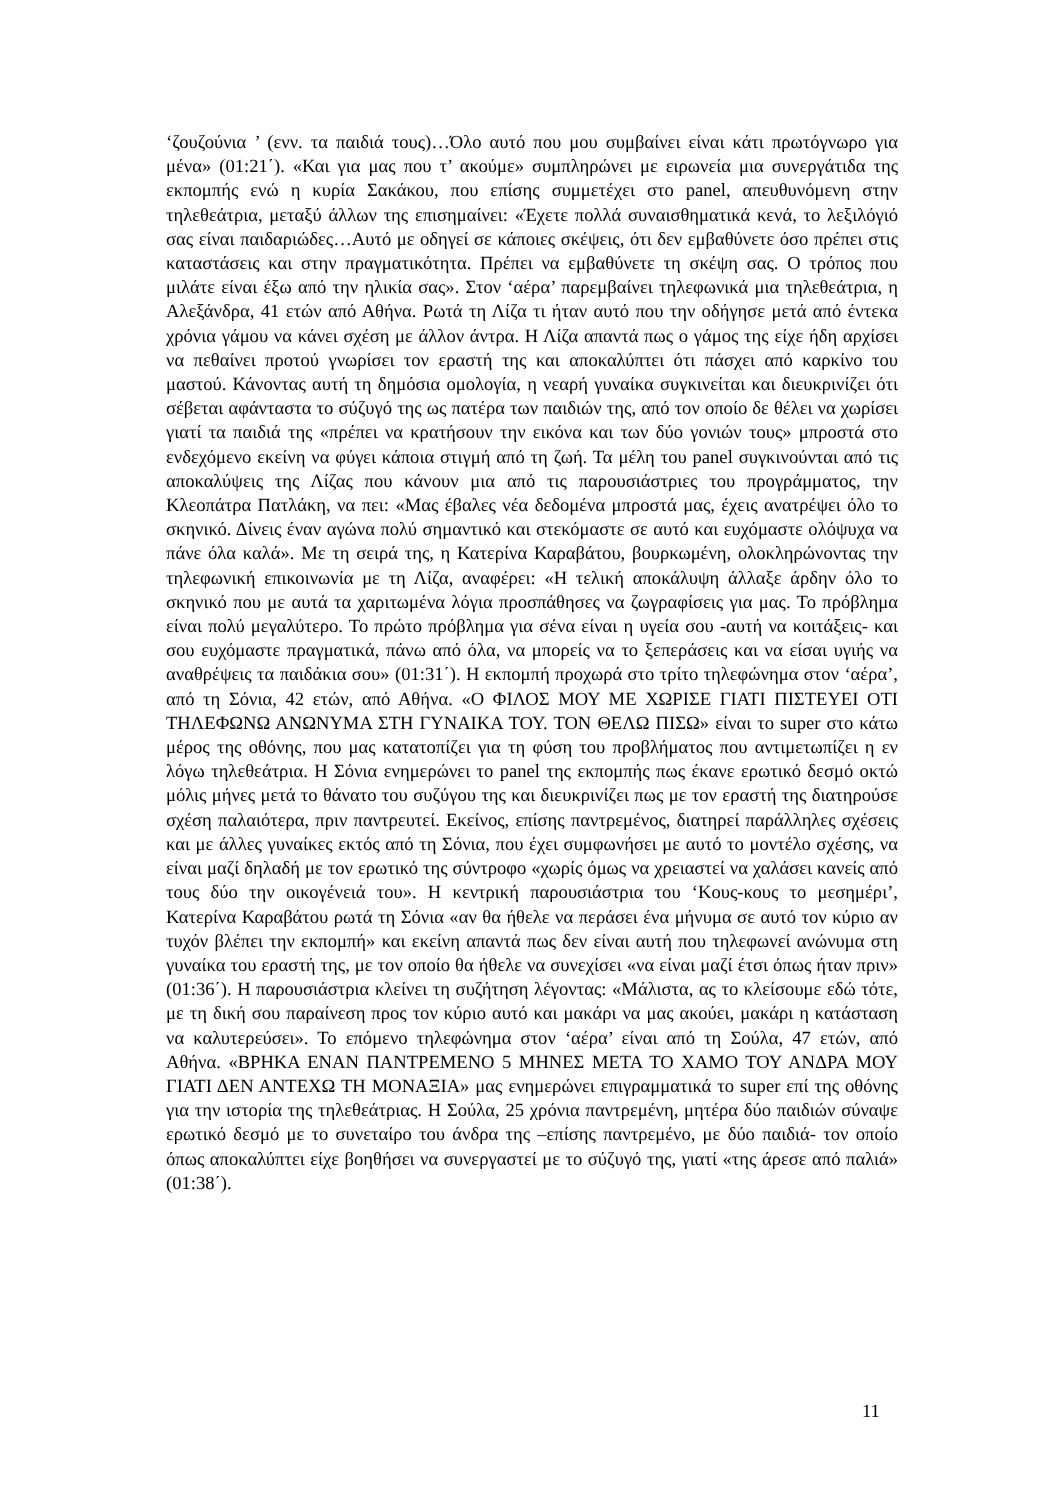‘ζουζούνια ’ (ενν. τα παιδιά τους)…Όλο αυτό που μου συμβαίνει είναι κάτι πρωτόγνωρο για μένα» (01:21΄). «Και για μας που τ’ ακούμε» συμπληρώνει με ειρωνεία μια συνεργάτιδα της εκπομπής ενώ η κυρία Σακάκου, που επίσης συμμετέχει στο panel, απευθυνόμενη στην τηλεθεάτρια, μεταξύ άλλων της επισημαίνει: «Έχετε πολλά συναισθηματικά κενά, το λεξιλόγιό σας είναι παιδαριώδες…Αυτό με οδηγεί σε κάποιες σκέψεις, ότι δεν εμβαθύνετε όσο πρέπει στις καταστάσεις και στην πραγματικότητα. Πρέπει να εμβαθύνετε τη σκέψη σας. Ο τρόπος που μιλάτε είναι έξω από την ηλικία σας». Στον ‘αέρα’ παρεμβαίνει τηλεφωνικά μια τηλεθεάτρια, η Αλεξάνδρα, 41 ετών από Αθήνα. Ρωτά τη Λίζα τι ήταν αυτό που την οδήγησε μετά από έντεκα χρόνια γάμου να κάνει σχέση με άλλον άντρα. Η Λίζα απαντά πως ο γάμος της είχε ήδη αρχίσει να πεθαίνει προτού γνωρίσει τον εραστή της και αποκαλύπτει ότι πάσχει από καρκίνο του μαστού. Κάνοντας αυτή τη δημόσια ομολογία, η νεαρή γυναίκα συγκινείται και διευκρινίζει ότι σέβεται αφάνταστα το σύζυγό της ως πατέρα των παιδιών της, από τον οποίο δε θέλει να χωρίσει γιατί τα παιδιά της «πρέπει να κρατήσουν την εικόνα και των δύο γονιών τους» μπροστά στο ενδεχόμενο εκείνη να φύγει κάποια στιγμή από τη ζωή. Τα μέλη του panel συγκινούνται από τις αποκαλύψεις της Λίζας που κάνουν μια από τις παρουσιάστριες του προγράμματος, την Κλεοπάτρα Πατλάκη, να πει: «Μας έβαλες νέα δεδομένα μπροστά μας, έχεις ανατρέψει όλο το σκηνικό. Δίνεις έναν αγώνα πολύ σημαντικό και στεκόμαστε σε αυτό και ευχόμαστε ολόψυχα να πάνε όλα καλά». Με τη σειρά της, η Κατερίνα Καραβάτου, βουρκωμένη, ολοκληρώνοντας την τηλεφωνική επικοινωνία με τη Λίζα, αναφέρει: «Η τελική αποκάλυψη άλλαξε άρδην όλο το σκηνικό που με αυτά τα χαριτωμένα λόγια προσπάθησες να ζωγραφίσεις για μας. Το πρόβλημα είναι πολύ μεγαλύτερο. Το πρώτο πρόβλημα για σένα είναι η υγεία σου -αυτή να κοιτάξεις- και σου ευχόμαστε πραγματικά, πάνω από όλα, να μπορείς να το ξεπεράσεις και να είσαι υγιής να αναθρέψεις τα παιδάκια σου» (01:31΄). Η εκπομπή προχωρά στο τρίτο τηλεφώνημα στον ‘αέρα’, από τη Σόνια, 42 ετών, από Αθήνα. «Ο ΦΙΛΟΣ ΜΟΥ ΜΕ ΧΩΡΙΣΕ ΓΙΑΤΙ ΠΙΣΤΕΥΕΙ ΟΤΙ ΤΗΛΕΦΩΝΩ ΑΝΩΝΥΜΑ ΣΤΗ ΓΥΝΑΙΚΑ ΤΟΥ. ΤΟΝ ΘΕΛΩ ΠΙΣΩ» είναι το super στο κάτω μέρος της οθόνης, που μας κατατοπίζει για τη φύση του προβλήματος που αντιμετωπίζει η εν λόγω τηλεθεάτρια. Η Σόνια ενημερώνει το panel της εκπομπής πως έκανε ερωτικό δεσμό οκτώ μόλις μήνες μετά το θάνατο του συζύγου της και διευκρινίζει πως με τον εραστή της διατηρούσε σχέση παλαιότερα, πριν παντρευτεί. Εκείνος, επίσης παντρεμένος, διατηρεί παράλληλες σχέσεις και με άλλες γυναίκες εκτός από τη Σόνια, που έχει συμφωνήσει με αυτό το μοντέλο σχέσης, να είναι μαζί δηλαδή με τον ερωτικό της σύντροφο «χωρίς όμως να χρειαστεί να χαλάσει κανείς από τους δύο την οικογένειά του». Η κεντρική παρουσιάστρια του ‘Κους-κους το μεσημέρι’, Κατερίνα Καραβάτου ρωτά τη Σόνια «αν θα ήθελε να περάσει ένα μήνυμα σε αυτό τον κύριο αν τυχόν βλέπει την εκπομπή» και εκείνη απαντά πως δεν είναι αυτή που τηλεφωνεί ανώνυμα στη γυναίκα του εραστή της, με τον οποίο θα ήθελε να συνεχίσει «να είναι μαζί έτσι όπως ήταν πριν» (01:36΄). Η παρουσιάστρια κλείνει τη συζήτηση λέγοντας: «Μάλιστα, ας το κλείσουμε εδώ τότε, με τη δική σου παραίνεση προς τον κύριο αυτό και μακάρι να μας ακούει, μακάρι η κατάσταση να καλυτερεύσει». Το επόμενο τηλεφώνημα στον ‘αέρα’ είναι από τη Σούλα, 47 ετών, από Αθήνα. «ΒΡΗΚΑ ΕΝΑΝ ΠΑΝΤΡΕΜΕΝΟ 5 ΜΗΝΕΣ ΜΕΤΑ ΤΟ ΧΑΜΟ ΤΟΥ ΑΝΔΡΑ ΜΟΥ ΓΙΑΤΙ ΔΕΝ ΑΝΤΕΧΩ ΤΗ ΜΟΝΑΞΙΑ» μας ενημερώνει επιγραμματικά το super επί της οθόνης για την ιστορία της τηλεθεάτριας. Η Σούλα, 25 χρόνια παντρεμένη, μητέρα δύο παιδιών σύναψε ερωτικό δεσμό με το συνεταίρο του άνδρα της –επίσης παντρεμένο, με δύο παιδιά- τον οποίο όπως αποκαλύπτει είχε βοηθήσει να συνεργαστεί με το σύζυγό της, γιατί «της άρεσε από παλιά» (01:38΄).
11